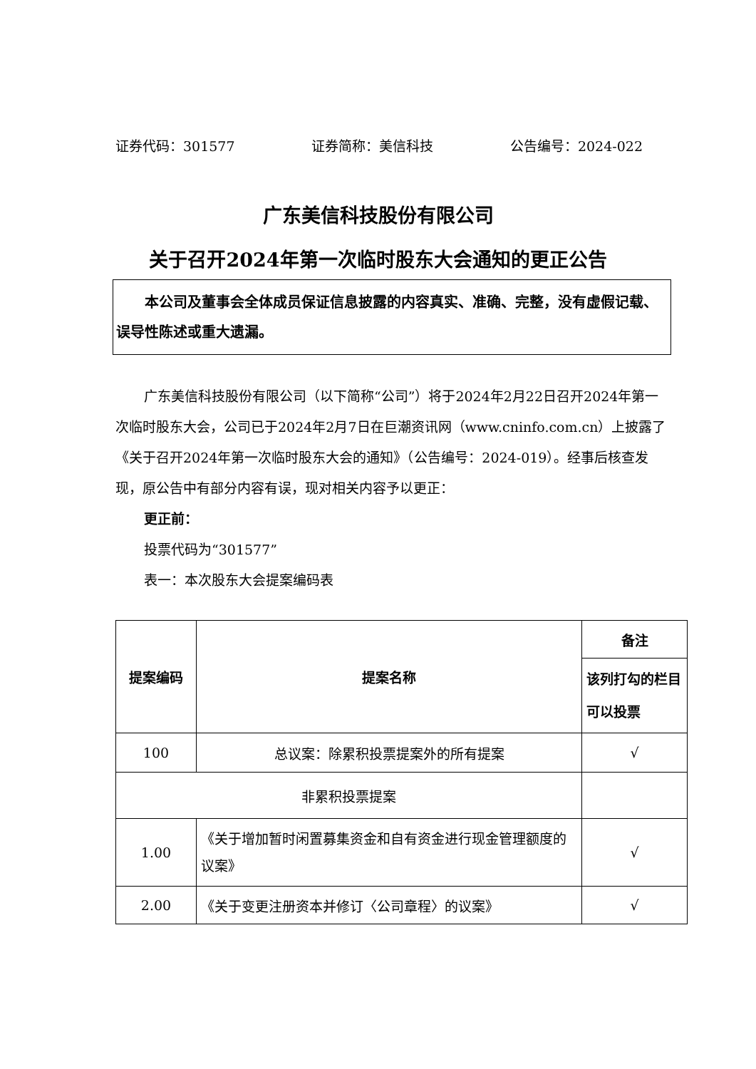证券代码：301577 证券简称：美信科技 公告编号：2024-022
广东美信科技股份有限公司
关于召开2024年第一次临时股东大会通知的更正公告
本公司及董事会全体成员保证信息披露的内容真实、准确、完整，没有虚假记载、误导性陈述或重大遗漏。
广东美信科技股份有限公司（以下简称“公司”）将于2024年2月22日召开2024年第一次临时股东大会，公司已于2024年2月7日在巨潮资讯网（www.cninfo.com.cn）上披露了《关于召开2024年第一次临时股东大会的通知》（公告编号：2024-019）。经事后核查发现，原公告中有部分内容有误，现对相关内容予以更正：
更正前：
投票代码为“301577”
表一：本次股东大会提案编码表
| 提案编码 | 提案名称 | 备注 |
| --- | --- | --- |
| | | 该列打勾的栏目可以投票 |
| 100 | 总议案：除累积投票提案外的所有提案 | √ |
| 非累积投票提案 | | |
| 1.00 | 《关于增加暂时闲置募集资金和自有资金进行现金管理额度的议案》 | √ |
| 2.00 | 《关于变更注册资本并修订〈公司章程〉的议案》 | √ |